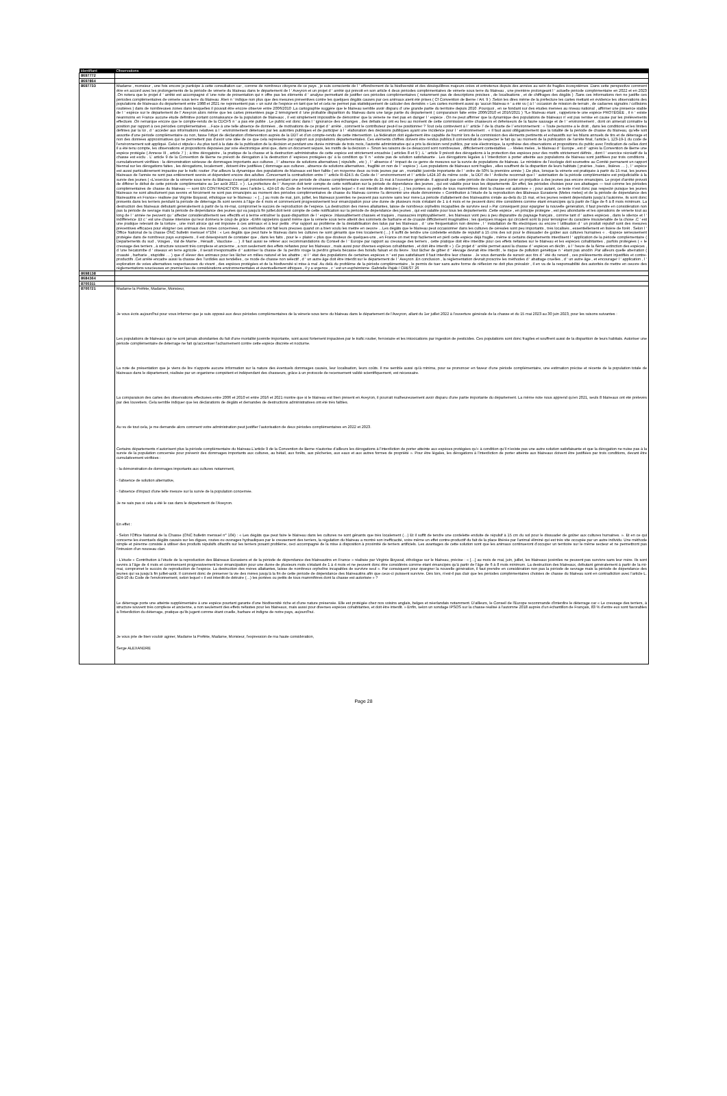| Identifiant | Observations |
| --- | --- |
| 8697772 | |
| 8697864 | |
| 8697733 | Madame , monsieur , une fois encore je participe à cette consultation car , comme de nombreux citoyens de ce pays , je suis consciente de l ‘ effondrement de la biodiversité et des déséquilibres majeurs crées et entretenus depuis des années au sein de fragiles écosystèmes .Dans cette perspective comment être en accord avec les prolongements de la période de vénerie du blaireau dans le département de l ‘ Aveyron et un projet d ‘ arrêté qui prévoit en son article 4 deux périodes complémentaires de vénerie sous terre du blaireau , une première prolongeant l ‘ actuelle période complémentaire en 2022 et en 2023 .On notera que le projet d ‘ arrêté est accompagné d 'une note de présentation qui n offre pas les éléments d ‘ analyse permettant de justifier ces périodes complémentaires ( notamment pas de descriptions précises , de localisations , et de chiffrages des dégâts ) .Sans ces informations rien ne justifie ces périodes complémentaires de vénerie sous terre du blaireau .Rien n ‘ indique non plus que des mesures préventives contre les quelques dégâts causés par ces animaux aient été prises ( Cf Convention de Berne / Art. 9 ) .Selon les dires même de la préfecture les cartes mettant en évidence les observations des populations de blaireaux du département entre 1988 et 2021 ne représentent pas « un suivi de l'espèce en tant que tel et cela ne permet pas statistiquement de calculer des densités » Les cartes montrent aussi qu 'aucun blaireau n ‘ a été vu ( à l ‘ occasion de mission de terrain , de cadavres signalés / collisions routières ) dans de nombreuses zones dans lesquelles il pouvait être encore observé entre 2006/2010 .La cartographie suggère que le blaireau semble avoir disparu d' une grande partie du territoire depuis 2010 .Pourquoi , en se fondant sur des études menées au niveau national , affirmer une présence stable de l ‘ espèce sur le département de l' Aveyron alors même que les cartes présentées page 2 témoignent d 'une probable disparition du blaireau dans une large partie du département ( comparaison faite entre 2006/2010 et 2016/2021 ) ?Le blaireau étant , rappelons-le une espèce PROTÉGÉE , il n ‘ existe néanmoins en France aucune étude définitive portant connaissance de la population de blaireaux , il est simplement impossible de démontrer que la vénerie ne met pas en danger l ‘ espèce . On ne peut affirmer que la dynamique des populations de blaireaux n' est pas remise en cause par les prélèvements effectués .On remarque encore que le compte-rendu de la CDCFS n ‘ a pas été publié . Le public est donc dans l ‘ ignorance des échanges , des débats qui ont eu lieu au moment de cette commission entre chasseurs et défenseurs de la faune sauvage et de l ‘ environnement , dont on aimerait connaitre la position par rapport à ces périodes complémentaires …Face à une telle absence de données , de motivations de ce projet d ‘ arrêté , comment le contributeur peut-il se positionner ? Tout cela contrevient à l ‘ article 7 de la charte de l 'environnement : « Toute personne a le droit , dans les conditions et les limites définies par la loi , d ‘ accéder aux informations relatives à l ‘ environnement détenues par les autorités publiques et de participer à l ‘ élaboration des décisions publiques ayant une incidence pour l ‘ environnement . « Il faut aussi obligatoirement que la totalité de la période de chasse du blaireau, qu'elle soit assortie d'une période complémentaire ou non, fasse l'objet de déclaration d'intervention auprès de la DDT et d'un compte-rendu de cette intervention. La fédération doit également être capable de fournir lors de la commission des éléments pertinents et exhaustifs sur les bilans annuels de tirs et de déterrage et non des données approximatives qui ne permettent pas d'avoir une idée de ce que cela représente par rapport aux populations départementales. Ces éléments chiffrés doivent être rendus publics.Il conviendrait de respecter le fait qu 'au moment de la publication de l'arrêté final, l'article L 123-19-1 du code de l'environnement soit appliqué. Celui-ci stipule:« Au plus tard à la date de la publication de la décision et pendant une durée minimale de trois mois, l'autorité administrative qui a pris la décision rend publics, par voie électronique, la synthèse des observations et propositions du public avec l'indication de celles dont il a été tenu compte, les observations et propositions déposées par voie électronique ainsi que, dans un document séparé, les motifs de la décision » .Sinon les raisons de ce désaccord sont nombreuses , difficilement contestables …- Meles meles , le blaireau d ‘ Europe , est d ‘ après la Convention de Berne une espèce protégée ( Annexe III , article 7 ) ; à titre dérogatoire , la pratique de la chasse et la destruction administrative de cette espèce est strictement encadrée ( articles 8 et 9 ) .L ‘ article 9 prévoit des dérogations à la protection des espèces pour des motifs strictement définis , dont l ‘ exercice récréatif de la chasse est exclu . L' article 9 de la Convention de Berne ne prévoit de dérogation à la destruction d 'espèces protégées qu' à la condition qu 'il n ‘ existe pas de solution satisfaisante . Les dérogations légales à l 'interdiction à porter atteinte aux populations de blaireau sont justifiées par trois conditions , cumulativement vérifiées : la démonstration sérieuse de dommages importants aux cultures , l ‘ absence de solutions alternatives ( répulsifs , etc ) , l ‘ absence d ‘ impact de ce genre de mesures sur la survie de populations de blaireau. Le ministère de l'écologie doit soumettre au Comité permanent un rapport biennal sur les dérogations faites , les dérogations, localement , doivent être justifiées ( dommage aux cultures , absence de solutions alternatives , fragilité on non de l ‘ espèce ) .-Les populations de blaireaux sont fragiles , elles souffrent de la disparition de leurs habitats ( prairies , haies , lisières … ) , l ‘ espèce est aussi particulièrement impactée par le trafic routier .Par ailleurs la dynamique des populations de blaireaux est bien faible ( en moyenne deux ou trois jeunes par an , mortalité juvénile importante de l ‘ ordre de 50% la première année ) .De plus, lorsque la vénerie est pratiquée à partir du 15 mai, les jeunes blaireaux de l'année ne sont pas entièrement sevrés et dépendent encore des adultes .Concernant la contradiction entre l ‘ article R-424.5 du Code de l ‘ environnement et l ‘ article L424.10 du même code , la DDT de l ‘ Ardèche reconnait que l ‘ autorisation de la période complémentaire est préjudiciable à la survie des jeunes ( «L'exercice de la vénerie sous terre du Blaireau s'exerçait précédemment pendant une période de chasse complémentaire ouverte du 15 mai à l'ouverture générale. Il apparaît que cette période de chasse peut porter un préjudice à des jeunes pas encore émancipés. Le projet d'arrêté prévoit de différer le début de cette période complémentaire au 1er août 2022. » ) . La préfecture de l ‘ Aveyron doit tenir compte de cette notification sur la période de dépendance des jeunes , qui est valable pour tous les départements .En effet, les périodes choisies pour ces abattages — tout comme les périodes complémentaires de chasse du blaireau — sont EN CONTRADICTION avec l'article L. 424-10 du Code de l'environnement, selon lequel « il est interdit de détruire (…) les portées ou petits de tous mammifères dont la chasse est autorisée » ; pour autant, ce texte n'est donc pas respecté puisque les jeunes blaireaux ne sont absolument pas sevrés et forcément ne sont pas émancipés au moment des périodes complémentaires de chasse du blaireau comme l'a démontré une étude dénommée « Contribution à l'étude de la reproduction des Blaireaux Eurasiens (Meles meles) et de la période de dépendance des blaireautins en France» réalisée par Virginie Boyaval, éthologue sur le blaireau : « […] au mois de mai, juin, juillet, les blaireaux juvéniles ne peuvent pas survivre sans leur mère.La période d'allaitement des blaireautins s'étale au-delà du 15 mai, et les jeunes restent dépendants jusqu'à l'automne, ils sont donc présents dans les terriers pendant la période de déterrage.Ils sont sevrés à l'âge de 4 mois et commencent progressivement leur émancipation pour une durée de plusieurs mois s'étalant de 1 à 4 mois et ne peuvent donc être considérés comme étant émancipés qu'à partir de l'âge de 6 à 8 mois minimum. La destruction des blaireaux débutant généralement à partir de la mi-mai, compromet le succès de reproduction de l'espèce. La destruction des mères allaitantes, laisse de nombreux orphelins incapables de survivre seul ».Par conséquent pour épargner la nouvelle génération, il faut prendre en considération non pas la période de sevrage mais la période de dépendance des jeunes qui va jusqu'à fin juillet.doit tenir compte de cette notification sur la période de dépendance des jeunes , qui est valable pour tous les départements .Cette espèce , en principe protégée , est peu abondante et les opérations de vénerie tout au long de l ‘ année ne peuvent qu ‘ affecter considérablement ses effectifs et à terme entraîner la quasi-disparition de l ‘ espèce .Inlassablement chassés et traqués , massacrés impitoyablement , les blaireaux vont peu à peu disparaitre du paysage français , comme tant d ‘ autres espèces , dans le silence et l ‘ indifférence .Et c ‘ est une chasse intensive qui leur donnera le coup de grâce .-Enfin rappelons quand même que la vénerie sous terre atteint des sommets de barbarie et de cruauté difficilement imaginables ; les quelques images qui circulent sont là pour témoigner du caractère insoutenable de la chose .C ‘ est une pratique relevant de la torture , une mort atroce qui est imposée à ces animaux et à leur petits .-Par rapport au problème de la déstabilisation des talus par les blaireaux , d ‘ une fréquentation non désirée , l ‘ installation de fils électriques ou encore l 'utilisation d ‘ un produit répulsif sont des mesures préventives efficaces pour éloigner ces animaux des zones concernées , ces méthodes ont fait leurs preuves quand on a bien voulu les mettre en oeuvre …Les dégâts que le blaireau peut occasionner dans les cultures de céréales sont peu importants , très localisés , essentiellement en lisière de forêt . Selon l ‘ Office National de la chasse ONC bulletin mensuel n°104 : « Les dégâts que peut faire le blaireau dans les cultures ne sont gênants que très localement (…) Il suffit de tendre une cordelette enduite de répulsif à 15 cms des sol pour le dissuader de goûter aux cultures humaines « . -Espèce sérieusement protégée dans de nombreux pays européens , il est désespérant de constater que , dans les faits , pour le « plaisir « plus que douteux de quelques-uns , en France on met trop facilement en péril cette espèce déjà fragile , même si certains départements interdisent l ‘ application de la période complémentaire ( Départements du sud , Vosges , Val de Marne , Hérault , Vaucluse … ) .Il faut aussi se référer aux recommandations du Conseil de l ‘ Europe par rapport au creusage des terriers , cette pratique doit être interdite pour ces effets néfastes sur le blaireau et les espèces cohabitantes , parfois protégées ( « le creusage des terriers , à structure souvent très complexe et ancienne , a non seulement des effets néfastes pour les blaireaux , mais aussi pour diverses espèces cohabitantes , et doit être interdit » ) .Ce projet d ‘ arrêté permet aussi la chasse d ‘ espèces en déclin , à l ‘ heure de la 6ème extinction des espèces , d 'une hécatombe d ‘ oiseaux en terre agricole , il serait irresponsable d ‘ autoriser la chasse de :la perdrix rouge la perdrix grisela bécasse des boisdu faisan et du lièvre .Tout lâcher de gibier d ‘ élevage devrait être interdit , le risque de pollution génétique n ‘ étant pas anodin .Par ailleurs quelle aberration ( cruauté , barbarie , stupidité … ) que d' élever des animaux pour les lâcher en milieu naturel et les abattre ; si l ‘ état des populations de certaines espèces n ‘ est pas satisfaisant il faut interdire leur chasse . Je vous demande de sursoir aux tirs d ‘ été du renard , ces prélèvements étant injustifiés et contre-productifs .Cet arrêté encadre aussi la chasse des Turdidés aux tendelles , ce mode de chasse non sélectif , d ‘ un autre âge doit être interdit sur le département de l ‘ Aveyron .En conclusion , la réglementation devrait proscrire les méthodes d ‘ abattage cruelles , d ‘ un autre âge , et encourager l ‘ application , l ‘ exploration de voies alternatives respectueuses du vivant , des espèces protégées et de la biodiversité si mise à mal .Au delà du problème de la période complémentaire , le permis de tuer sans autre forme de réflexion ne doit plus prévaloir , il en va de la responsabilité des autorités de mettre en oeuvre des réglementations soucieuses en premier lieu de considérations environnementales et éventuellement éthiques , il y a urgence , c ‘ est un euphémisme .Gabrielle Pajak / CREST 26 |
| 8698138 | |
| 8684364 | |
| 8700311 | |
| 8700721 | Madame la Préfète, Madame, Monsieur, Je vous écris aujourd'hui pour vous informer que je suis opposé aux deux périodes complémentaires de la vénerie sous terre du blaireau dans le département de l'Aveyron, allant du 1er juillet 2022 à l'ouverture générale de la chasse et du 15 mai 2023 au 30 juin 2023, pour les raisons suivantes : Les populations de blaireaux qui ne sont jamais abondantes du fait d'une mortalité juvénile importante, sont aussi fortement impactées par le trafic routier, ferroviaire et les intoxications par ingestion de pesticides. Ces populations sont donc fragiles et souffrent aussi de la disparition de leurs habitats. Autoriser une période complémentaire de déterrage ne fait qu'accentuer l'acharnement contre cette espèce discrète et nocturne. La note de présentation que je viens de lire n'apporte aucune information sur la nature des éventuels dommages causés, leur localisation, leurs coûts. Il me semble aussi qu'à minima, pour se prononcer en faveur d'une période complémentaire, une estimation précise et récente de la population totale de blaireaux dans le département, réalisée par un organisme compétent et indépendant des chasseurs, grâce à un protocole de recensement validé scientifiquement, est nécessaire. La comparaison des cartes des observations effectuées entre 2006 et 2010 et entre 2016 et 2021 montre que si le blaireau est bien présent en Aveyron, il pourrait malheureusement avoir disparu d'une partie importante du département. La même note nous apprend qu'en 2021, seuls 8 blaireaux ont été prélevés par des louvetiers. Cela semble indiquer que les déclarations de dégâts et demandes de destructions administratives ont été très faibles. Au vu de tout cela, je me demande alors comment votre administration peut justifier l'autorisation de deux périodes complémentaires en 2022 et 2023. Certains départements n'autorisent plus la période complémentaire du blaireau.L'article 9 de la Convention de Berne n'autorise d'ailleurs les dérogations à l'interdiction de porter atteinte aux espèces protégées qu'« à condition qu'il n'existe pas une autre solution satisfaisante et que la dérogation ne nuise pas à la survie de la population concernée pour prévenir des dommages importants aux cultures, au bétail, aux forêts, aux pêcheries, aux eaux et aux autres formes de propriété ». Pour être légales, les dérogations à l'interdiction de porter atteinte aux blaireaux doivent être justifiées par trois conditions, devant être cumulativement vérifiées : - la démonstration de dommages importants aux cultures notamment, - l'absence de solution alternative, - l'absence d'impact d'une telle mesure sur la survie de la population concernée. Je ne sais pas si cela a été le cas dans le département de l'Aveyron. En effet : - Selon l'Office National de la Chasse (ONC bulletin mensuel n° 104) : « Les dégâts que peut faire le blaireau dans les cultures ne sont gênants que très localement (…) Et il suffit de tendre une cordelette enduite de répulsif à 15 cm du sol pour le dissuader de goûter aux cultures humaines. ». Et en ce qui concerne les éventuels dégâts causés sur les digues, routes ou ouvrages hydrauliques par le creusement des terriers, la régulation du blaireau a montré son inefficacité, voire même un effet contre-productif du fait de la place libérée par l'animal éliminé qui est très vite occupée par un autre individu. Une méthode simple et pérenne consiste à utiliser des produits répulsifs olfactifs sur les terriers posant problème, ceci accompagné de la mise à disposition à proximité de terriers artificiels. Les avantages de cette solution sont que les animaux continueront d'occuper un territoire sur le même secteur et ne permettront pas l'intrusion d'un nouveau clan. - L'étude « Contribution à l'étude de la reproduction des Blaireaux Eurasiens et de la période de dépendance des blaireautins en France » réalisée par Virginie Boyaval, éthologue sur le blaireau, précise : « […] au mois de mai, juin, juillet, les blaireaux juvéniles ne peuvent pas survivre sans leur mère. Ils sont sevrés à l'âge de 4 mois et commencent progressivement leur émancipation pour une durée de plusieurs mois s'étalant de 1 à 4 mois et ne peuvent donc être considérés comme étant émancipés qu'à partir de l'âge de 6 à 8 mois minimum. La destruction des blaireaux, débutant généralement à partir de la mi-mai, compromet le succès de reproduction de l'espèce. La destruction des mères allaitantes, laisse de nombreux orphelins incapables de survivre seul ». Par conséquent pour épargner la nouvelle génération, il faut prendre en considération non pas la période de sevrage mais la période de dépendance des jeunes qui va jusqu'à fin juillet-août. Il convient donc de préserver la vie des mères jusqu'à la fin de cette période de dépendance des blaireautins afin que ceux-ci puissent survivre. Dès lors, n'est-il pas clair que les périodes complémentaires choisies de chasse du blaireau sont en contradiction avec l'article L. 424-10 du Code de l'environnement, selon lequel « il est interdit de détruire (…) les portées ou petits de tous mammifères dont la chasse est autorisée » ? Le déterrage porte une atteinte supplémentaire à une espèce pourtant garante d'une biodiversité riche et d'une nature préservée. Elle est protégée chez nos voisins anglais, belges et néerlandais notamment. D'ailleurs, le Conseil de l'Europe recommande d'interdire le déterrage car « Le creusage des terriers, à structure souvent très complexe et ancienne, a non seulement des effets néfastes pour les blaireaux, mais aussi pour diverses espèces cohabitantes, et doit être interdit. » Enfin, selon un sondage IPSOS sur la chasse réalisé à l'automne 2018 auprès d'un échantillon de Français, 83 % d'entre eux sont favorables à l'interdiction du déterrage, pratique qu'ils jugent comme étant cruelle, barbare et indigne de notre pays, aujourd'hui. Je vous prie de bien vouloir agréer, Madame la Préfète, Madame, Monsieur, l'expression de ma haute considération, Serge ALEXANDRE |
Page 28